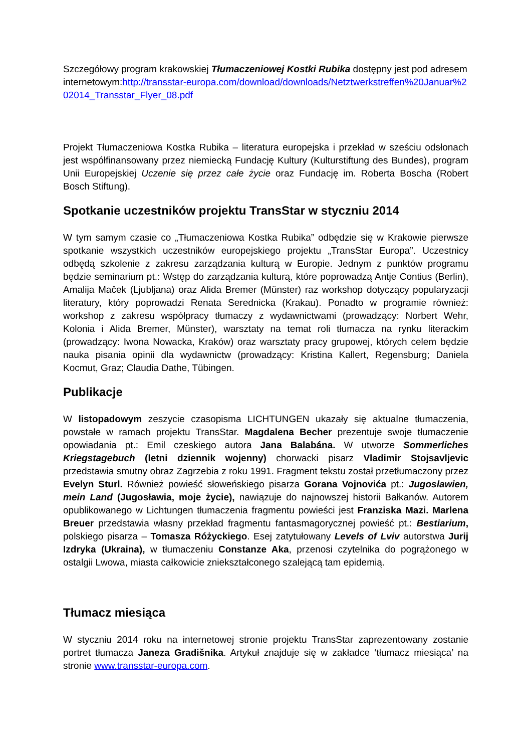Szczegółowy program krakowskiej Tłumaczeniowej Kostki Rubika dostępny jest pod adresem internetowym:http://transstar-europa.com/download/downloads/Netztwerkstreffen%20Januar%202014_Transstar_Flyer_08.pdf
Projekt Tłumaczeniowa Kostka Rubika – literatura europejska i przekład w sześciu odsłonach jest współfinansowany przez niemiecką Fundację Kultury (Kulturstiftung des Bundes), program Unii Europejskiej Uczenie się przez całe życie oraz Fundację im. Roberta Boscha (Robert Bosch Stiftung).
Spotkanie uczestników projektu TransStar w styczniu 2014
W tym samym czasie co „Tłumaczeniowa Kostka Rubika” odbędzie się w Krakowie pierwsze spotkanie wszystkich uczestników europejskiego projektu „TransStar Europa”. Uczestnicy odbędą szkolenie z zakresu zarządzania kulturą w Europie. Jednym z punktów programu będzie seminarium pt.: Wstęp do zarządzania kulturą, które poprowadzą Antje Contius (Berlin), Amalija Maček (Ljubljana) oraz Alida Bremer (Münster) raz workshop dotyczący popularyzacji literatury, który poprowadzi Renata Serednicka (Krakau). Ponadto w programie również: workshop z zakresu współpracy tłumaczy z wydawnictwami (prowadzący: Norbert Wehr, Kolonia i Alida Bremer, Münster), warsztaty na temat roli tłumacza na rynku literackim (prowadzący: Iwona Nowacka, Kraków) oraz warsztaty pracy grupowej, których celem będzie nauka pisania opinii dla wydawnictw (prowadzący: Kristina Kallert, Regensburg; Daniela Kocmut, Graz; Claudia Dathe, Tübingen.
Publikacje
W listopadowym zeszycie czasopisma LICHTUNGEN ukazały się aktualne tłumaczenia, powstałe w ramach projektu TransStar. Magdalena Becher prezentuje swoje tłumaczenie opowiadania pt.: Emil czeskiego autora Jana Balabána. W utworze Sommerliches Kriegstagebuch (letni dziennik wojenny) chorwacki pisarz Vladimir Stojsavljevic przedstawia smutny obraz Zagrzebia z roku 1991. Fragment tekstu został przetłumaczony przez Evelyn Sturl. Również powieść słoweńskiego pisarza Gorana Vojnovića pt.: Jugoslawien, mein Land (Jugosławia, moje życie), nawiązuje do najnowszej historii Bałkanów. Autorem opublikowanego w Lichtungen tłumaczenia fragmentu powieści jest Franziska Mazi. Marlena Breuer przedstawia własny przekład fragmentu fantasmagorycznej powieść pt.: Bestiarium, polskiego pisarza – Tomasza Różyckiego. Esej zatytułowany Levels of Lviv autorstwa Jurij Izdryka (Ukraina), w tłumaczeniu Constanze Aka, przenosi czytelnika do pogrążonego w ostalgii Lwowa, miasta całkowicie zniekształconego szalejącą tam epidemią.
Tłumacz miesiąca
W styczniu 2014 roku na internetowej stronie projektu TransStar zaprezentowany zostanie portret tłumacza Janeza Gradišnika. Artykuł znajduje się w zakładce ‘tłumacz miesiąca’ na stronie www.transstar-europa.com.